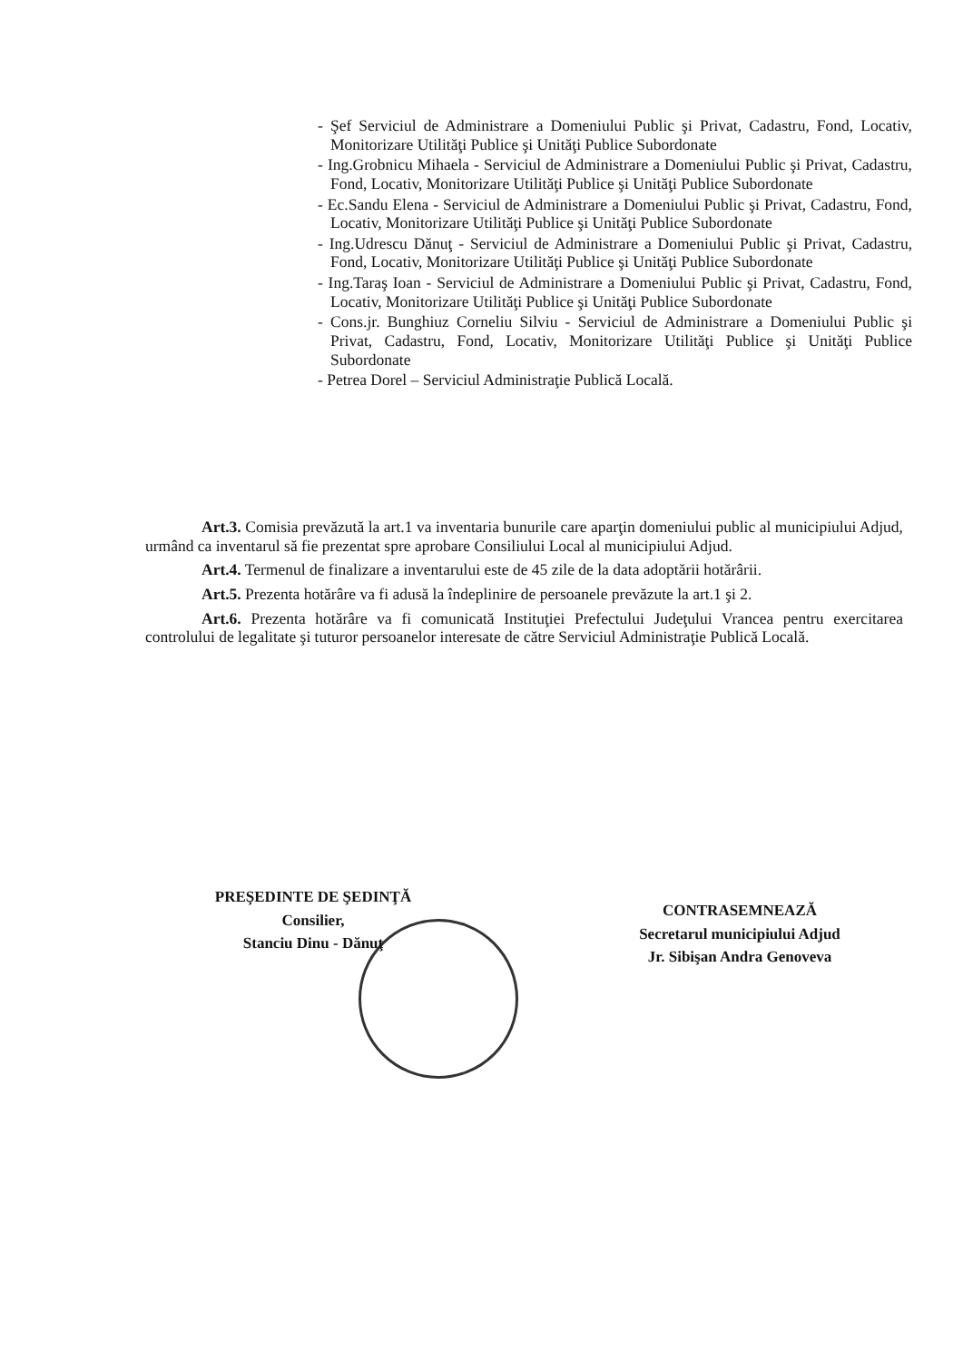- Şef Serviciul de Administrare a Domeniului Public şi Privat, Cadastru, Fond, Locativ, Monitorizare Utilităţi Publice şi Unităţi Publice Subordonate
- Ing.Grobnicu Mihaela - Serviciul de Administrare a Domeniului Public şi Privat, Cadastru, Fond, Locativ, Monitorizare Utilităţi Publice şi Unităţi Publice Subordonate
- Ec.Sandu Elena - Serviciul de Administrare a Domeniului Public şi Privat, Cadastru, Fond, Locativ, Monitorizare Utilităţi Publice şi Unităţi Publice Subordonate
- Ing.Udrescu Dănuţ - Serviciul de Administrare a Domeniului Public şi Privat, Cadastru, Fond, Locativ, Monitorizare Utilităţi Publice şi Unităţi Publice Subordonate
- Ing.Taraş Ioan - Serviciul de Administrare a Domeniului Public şi Privat, Cadastru, Fond, Locativ, Monitorizare Utilităţi Publice şi Unităţi Publice Subordonate
- Cons.jr. Bunghiuz Corneliu Silviu - Serviciul de Administrare a Domeniului Public şi Privat, Cadastru, Fond, Locativ, Monitorizare Utilităţi Publice şi Unităţi Publice Subordonate
- Petrea Dorel – Serviciul Administraţie Publică Locală.
Art.3. Comisia prevăzută la art.1 va inventaria bunurile care aparţin domeniului public al municipiului Adjud, urmând ca inventarul să fie prezentat spre aprobare Consiliului Local al municipiului Adjud.
Art.4. Termenul de finalizare a inventarului este de 45 zile de la data adoptării hotărârii.
Art.5. Prezenta hotărâre va fi adusă la îndeplinire de persoanele prevăzute la art.1 şi 2.
Art.6. Prezenta hotărâre va fi comunicată Instituţiei Prefectului Judeţului Vrancea pentru exercitarea controlului de legalitate şi tuturor persoanelor interesate de către Serviciul Administraţie Publică Locală.
PREŞEDINTE DE ŞEDINŢĂ
Consilier,
Stanciu Dinu - Dănuţ
CONTRASEMNEAZĂ
Secretarul municipiului Adjud
Jr. Sibişan Andra Genoveva